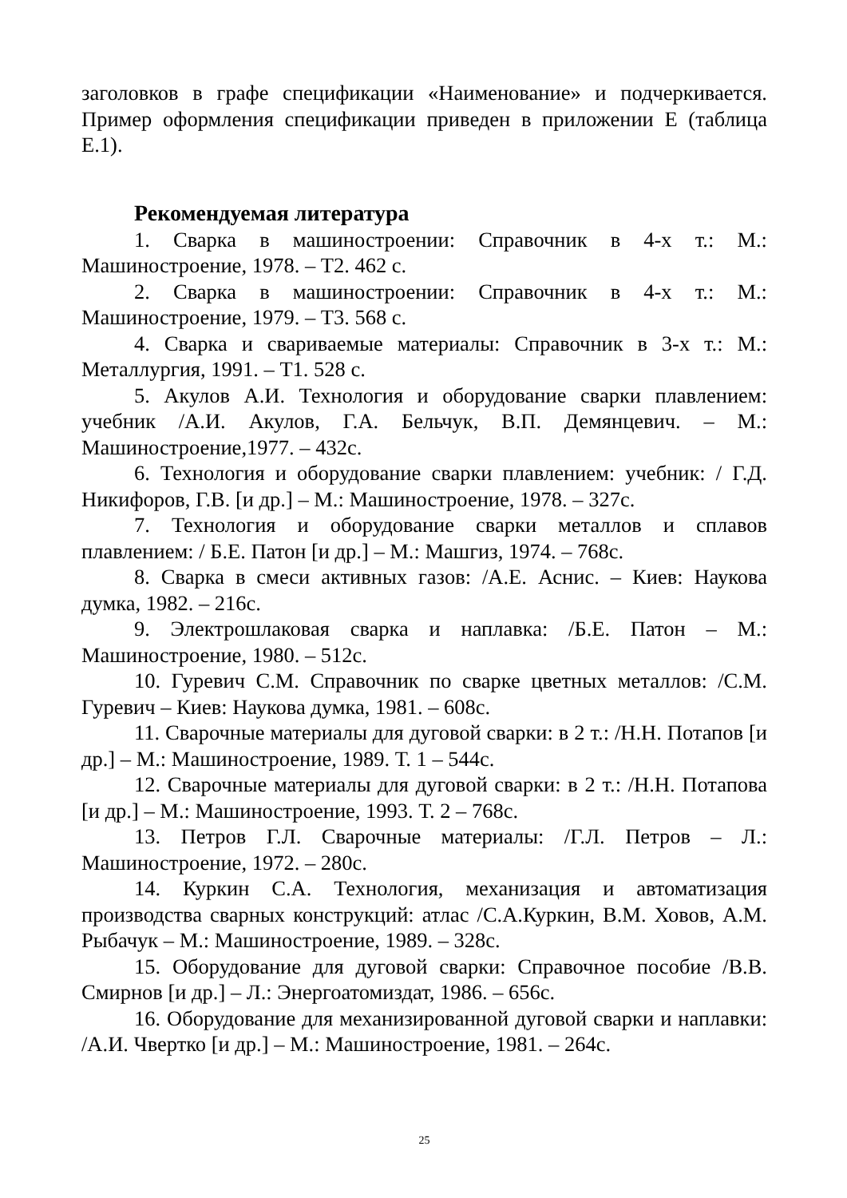заголовков в графе спецификации «Наименование» и подчеркивается. Пример оформления спецификации приведен в приложении Е (таблица Е.1).
Рекомендуемая литература
1. Сварка в машиностроении: Справочник в 4-х т.: М.: Машиностроение, 1978. – Т2. 462 с.
2. Сварка в машиностроении: Справочник в 4-х т.: М.: Машиностроение, 1979. – Т3. 568 с.
4. Сварка и свариваемые материалы: Справочник в 3-х т.: М.: Металлургия, 1991. – Т1. 528 с.
5. Акулов А.И. Технология и оборудование сварки плавлением: учебник /А.И. Акулов, Г.А. Бельчук, В.П. Демянцевич. – М.: Машиностроение,1977. – 432с.
6. Технология и оборудование сварки плавлением: учебник: / Г.Д. Никифоров, Г.В. [и др.] – М.: Машиностроение, 1978. – 327с.
7. Технология и оборудование сварки металлов и сплавов плавлением: / Б.Е. Патон [и др.] – М.: Машгиз, 1974. – 768с.
8. Сварка в смеси активных газов: /А.Е. Аснис. – Киев: Наукова думка, 1982. – 216с.
9. Электрошлаковая сварка и наплавка: /Б.Е. Патон – М.: Машиностроение, 1980. – 512с.
10. Гуревич С.М. Справочник по сварке цветных металлов: /С.М. Гуревич – Киев: Наукова думка, 1981. – 608с.
11. Сварочные материалы для дуговой сварки: в 2 т.: /Н.Н. Потапов [и др.] – М.: Машиностроение, 1989. Т. 1 – 544с.
12. Сварочные материалы для дуговой сварки: в 2 т.: /Н.Н. Потапова [и др.] – М.: Машиностроение, 1993. Т. 2 – 768с.
13. Петров Г.Л. Сварочные материалы: /Г.Л. Петров – Л.: Машиностроение, 1972. – 280с.
14. Куркин С.А. Технология, механизация и автоматизация производства сварных конструкций: атлас /С.А.Куркин, В.М. Ховов, А.М. Рыбачук – М.: Машиностроение, 1989. – 328с.
15. Оборудование для дуговой сварки: Справочное пособие /В.В. Смирнов [и др.] – Л.: Энергоатомиздат, 1986. – 656с.
16. Оборудование для механизированной дуговой сварки и наплавки: /А.И. Чвертко [и др.] – М.: Машиностроение, 1981. – 264с.
25